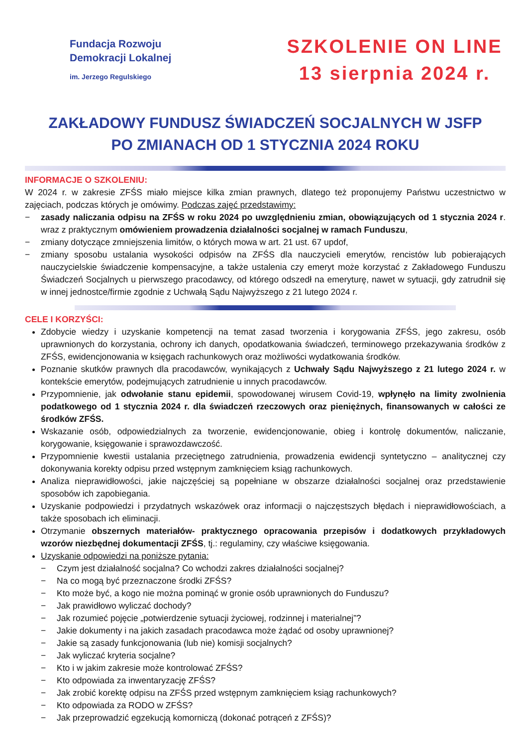Fundacja Rozwoju
Demokracji Lokalnej
im. Jerzego Regulskiego
SZKOLENIE ON LINE
13 sierpnia 2024 r.
ZAKŁADOWY FUNDUSZ ŚWIADCZEŃ SOCJALNYCH W JSFP
PO ZMIANACH OD 1 STYCZNIA 2024 ROKU
INFORMACJE O SZKOLENIU:
W 2024 r. w zakresie ZFŚS miało miejsce kilka zmian prawnych, dlatego też proponujemy Państwu uczestnictwo w zajęciach, podczas których je omówimy. Podczas zajęć przedstawimy:
− zasady naliczania odpisu na ZFŚS w roku 2024 po uwzględnieniu zmian, obowiązujących od 1 stycznia 2024 r. wraz z praktycznym omówieniem prowadzenia działalności socjalnej w ramach Funduszu,
− zmiany dotyczące zmniejszenia limitów, o których mowa w art. 21 ust. 67 updof,
− zmiany sposobu ustalania wysokości odpisów na ZFŚS dla nauczycieli emerytów, rencistów lub pobierających nauczycielskie świadczenie kompensacyjne, a także ustalenia czy emeryt może korzystać z Zakładowego Funduszu Świadczeń Socjalnych u pierwszego pracodawcy, od którego odszedł na emeryturę, nawet w sytuacji, gdy zatrudnił się w innej jednostce/firmie zgodnie z Uchwałą Sądu Najwyższego z 21 lutego 2024 r.
CELE I KORZYŚCI:
Zdobycie wiedzy i uzyskanie kompetencji na temat zasad tworzenia i korygowania ZFŚS, jego zakresu, osób uprawnionych do korzystania, ochrony ich danych, opodatkowania świadczeń, terminowego przekazywania środków z ZFŚS, ewidencjonowania w księgach rachunkowych oraz możliwości wydatkowania środków.
Poznanie skutków prawnych dla pracodawców, wynikających z Uchwały Sądu Najwyższego z 21 lutego 2024 r. w kontekście emerytów, podejmujących zatrudnienie u innych pracodawców.
Przypomnienie, jak odwołanie stanu epidemii, spowodowanej wirusem Covid-19, wpłynęło na limity zwolnienia podatkowego od 1 stycznia 2024 r. dla świadczeń rzeczowych oraz pieniężnych, finansowanych w całości ze środków ZFŚS.
Wskazanie osób, odpowiedzialnych za tworzenie, ewidencjonowanie, obieg i kontrolę dokumentów, naliczanie, korygowanie, księgowanie i sprawozdawczość.
Przypomnienie kwestii ustalania przeciętnego zatrudnienia, prowadzenia ewidencji syntetyczno – analitycznej czy dokonywania korekty odpisu przed wstępnym zamknięciem ksiąg rachunkowych.
Analiza nieprawidłowości, jakie najczęściej są popełniane w obszarze działalności socjalnej oraz przedstawienie sposobów ich zapobiegania.
Uzyskanie podpowiedzi i przydatnych wskazówek oraz informacji o najczęstszych błędach i nieprawidłowościach, a także sposobach ich eliminacji.
Otrzymanie obszernych materiałów- praktycznego opracowania przepisów i dodatkowych przykładowych wzorów niezbędnej dokumentacji ZFŚS, tj.: regulaminy, czy właściwe księgowania.
Uzyskanie odpowiedzi na poniższe pytania:
− Czym jest działalność socjalna? Co wchodzi zakres działalności socjalnej?
− Na co mogą być przeznaczone środki ZFŚS?
− Kto może być, a kogo nie można pominąć w gronie osób uprawnionych do Funduszu?
− Jak prawidłowo wyliczać dochody?
− Jak rozumieć pojęcie „potwierdzenie sytuacji życiowej, rodzinnej i materialnej”?
− Jakie dokumenty i na jakich zasadach pracodawca może żądać od osoby uprawnionej?
− Jakie są zasady funkcjonowania (lub nie) komisji socjalnych?
− Jak wyliczać kryteria socjalne?
− Kto i w jakim zakresie może kontrolować ZFŚS?
− Kto odpowiada za inwentaryzację ZFŚS?
− Jak zrobić korektę odpisu na ZFŚS przed wstępnym zamknięciem ksiąg rachunkowych?
− Kto odpowiada za RODO w ZFŚS?
− Jak przeprowadzić egzekucją komorniczą (dokonać potrąceń z ZFŚS)?